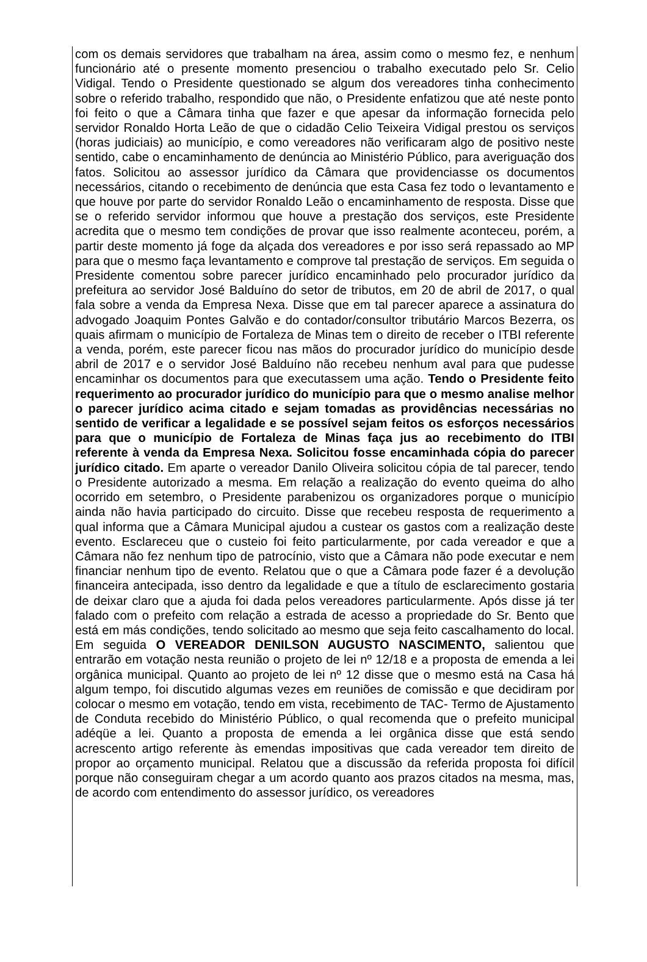com os demais servidores que trabalham na área, assim como o mesmo fez, e nenhum funcionário até o presente momento presenciou o trabalho executado pelo Sr. Celio Vidigal. Tendo o Presidente questionado se algum dos vereadores tinha conhecimento sobre o referido trabalho, respondido que não, o Presidente enfatizou que até neste ponto foi feito o que a Câmara tinha que fazer e que apesar da informação fornecida pelo servidor Ronaldo Horta Leão de que o cidadão Celio Teixeira Vidigal prestou os serviços (horas judiciais) ao município, e como vereadores não verificaram algo de positivo neste sentido, cabe o encaminhamento de denúncia ao Ministério Público, para averiguação dos fatos. Solicitou ao assessor jurídico da Câmara que providenciasse os documentos necessários, citando o recebimento de denúncia que esta Casa fez todo o levantamento e que houve por parte do servidor Ronaldo Leão o encaminhamento de resposta. Disse que se o referido servidor informou que houve a prestação dos serviços, este Presidente acredita que o mesmo tem condições de provar que isso realmente aconteceu, porém, a partir deste momento já foge da alçada dos vereadores e por isso será repassado ao MP para que o mesmo faça levantamento e comprove tal prestação de serviços. Em seguida o Presidente comentou sobre parecer jurídico encaminhado pelo procurador jurídico da prefeitura ao servidor José Balduíno do setor de tributos, em 20 de abril de 2017, o qual fala sobre a venda da Empresa Nexa. Disse que em tal parecer aparece a assinatura do advogado Joaquim Pontes Galvão e do contador/consultor tributário Marcos Bezerra, os quais afirmam o município de Fortaleza de Minas tem o direito de receber o ITBI referente a venda, porém, este parecer ficou nas mãos do procurador jurídico do município desde abril de 2017 e o servidor José Balduíno não recebeu nenhum aval para que pudesse encaminhar os documentos para que executassem uma ação. Tendo o Presidente feito requerimento ao procurador jurídico do município para que o mesmo analise melhor o parecer jurídico acima citado e sejam tomadas as providências necessárias no sentido de verificar a legalidade e se possível sejam feitos os esforços necessários para que o município de Fortaleza de Minas faça jus ao recebimento do ITBI referente à venda da Empresa Nexa. Solicitou fosse encaminhada cópia do parecer jurídico citado. Em aparte o vereador Danilo Oliveira solicitou cópia de tal parecer, tendo o Presidente autorizado a mesma. Em relação a realização do evento queima do alho ocorrido em setembro, o Presidente parabenizou os organizadores porque o município ainda não havia participado do circuito. Disse que recebeu resposta de requerimento a qual informa que a Câmara Municipal ajudou a custear os gastos com a realização deste evento. Esclareceu que o custeio foi feito particularmente, por cada vereador e que a Câmara não fez nenhum tipo de patrocínio, visto que a Câmara não pode executar e nem financiar nenhum tipo de evento. Relatou que o que a Câmara pode fazer é a devolução financeira antecipada, isso dentro da legalidade e que a título de esclarecimento gostaria de deixar claro que a ajuda foi dada pelos vereadores particularmente. Após disse já ter falado com o prefeito com relação a estrada de acesso a propriedade do Sr. Bento que está em más condições, tendo solicitado ao mesmo que seja feito cascalhamento do local. Em seguida O VEREADOR DENILSON AUGUSTO NASCIMENTO, salientou que entrarão em votação nesta reunião o projeto de lei nº 12/18 e a proposta de emenda a lei orgânica municipal. Quanto ao projeto de lei nº 12 disse que o mesmo está na Casa há algum tempo, foi discutido algumas vezes em reuniões de comissão e que decidiram por colocar o mesmo em votação, tendo em vista, recebimento de TAC- Termo de Ajustamento de Conduta recebido do Ministério Público, o qual recomenda que o prefeito municipal adéqüe a lei. Quanto a proposta de emenda a lei orgânica disse que está sendo acrescento artigo referente às emendas impositivas que cada vereador tem direito de propor ao orçamento municipal. Relatou que a discussão da referida proposta foi difícil porque não conseguiram chegar a um acordo quanto aos prazos citados na mesma, mas, de acordo com entendimento do assessor jurídico, os vereadores